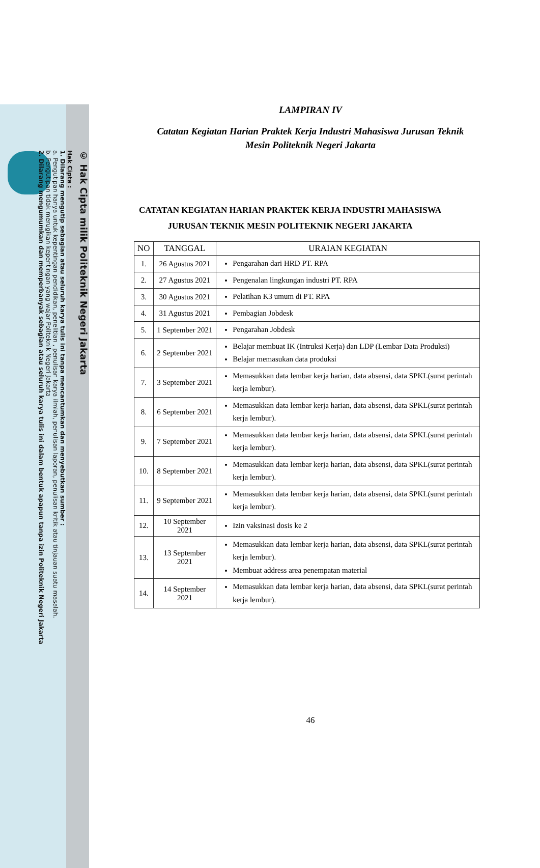© Hak Cipta milik Politeknik Negeri Jakarta
Hak Cipta :
1. Dilarang mengutip sebagian atau seluruh karya tulis ini tanpa mencantumkan dan menyebutkan sumber :
a. Pengutipan hanya untuk kepentingan pendidikan, penelitian , penulisan karya ilmiah, penulisan laporan, penulisan kritik atau tinjauan suatu masalah.
b. Pengutipan tidak merugikan kepentingan yang wajar Politeknik Negeri Jakarta
2. Dilarang mengumumkan dan memperbanyak sebagian atau seluruh karya tulis ini dalam bentuk apapun tanpa izin Politeknik Negeri Jakarta
LAMPIRAN IV
Catatan Kegiatan Harian Praktek Kerja Industri Mahasiswa Jurusan Teknik
Mesin Politeknik Negeri Jakarta
CATATAN KEGIATAN HARIAN PRAKTEK KERJA INDUSTRI MAHASISWA JURUSAN TEKNIK MESIN POLITEKNIK NEGERI JAKARTA
| NO | TANGGAL | URAIAN KEGIATAN |
| --- | --- | --- |
| 1. | 26 Agustus 2021 | Pengarahan dari HRD PT. RPA |
| 2. | 27 Agustus 2021 | Pengenalan lingkungan industri PT. RPA |
| 3. | 30 Agustus 2021 | Pelatihan K3 umum di PT. RPA |
| 4. | 31 Agustus 2021 | Pembagian Jobdesk |
| 5. | 1 September 2021 | Pengarahan Jobdesk |
| 6. | 2 September 2021 | Belajar membuat IK (Intruksi Kerja) dan LDP (Lembar Data Produksi) Belajar memasukan data produksi |
| 7. | 3 September 2021 | Memasukkan data lembar kerja harian, data absensi, data SPKL(surat perintah kerja lembur). |
| 8. | 6 September 2021 | Memasukkan data lembar kerja harian, data absensi, data SPKL(surat perintah kerja lembur). |
| 9. | 7 September 2021 | Memasukkan data lembar kerja harian, data absensi, data SPKL(surat perintah kerja lembur). |
| 10. | 8 September 2021 | Memasukkan data lembar kerja harian, data absensi, data SPKL(surat perintah kerja lembur). |
| 11. | 9 September 2021 | Memasukkan data lembar kerja harian, data absensi, data SPKL(surat perintah kerja lembur). |
| 12. | 10 September 2021 | Izin vaksinasi dosis ke 2 |
| 13. | 13 September 2021 | Memasukkan data lembar kerja harian, data absensi, data SPKL(surat perintah kerja lembur). Membuat address area penempatan material |
| 14. | 14 September 2021 | Memasukkan data lembar kerja harian, data absensi, data SPKL(surat perintah kerja lembur). |
46